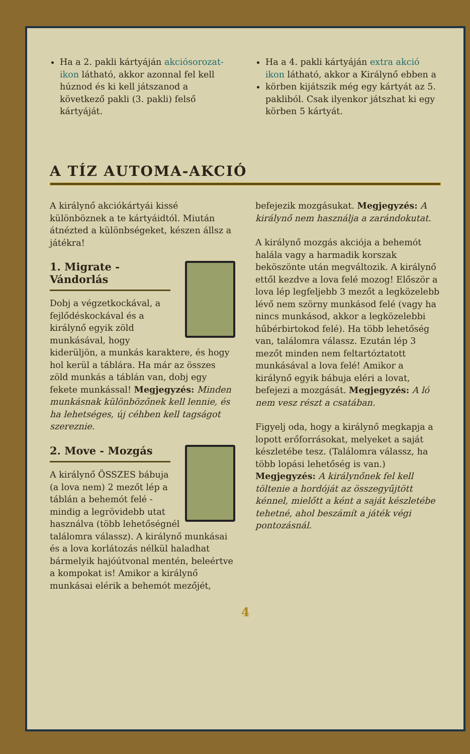Ha a 2. pakli kártyáján akciósorozat-ikon látható, akkor azonnal fel kell húznod és ki kell játszanod a következő pakli (3. pakli) felső kártyáját.
Ha a 4. pakli kártyáján extra akció ikon látható, akkor a Királynő ebben a
körben kijátszik még egy kártyát az 5. pakliból. Csak ilyenkor játszhat ki egy körben 5 kártyát.
A TÍZ AUTOMA-AKCIÓ
A királynő akciókártyái kissé különböznek a te kártyáidtól. Miután átnézted a különb­ségeket, készen állsz a játékra!
1. Migrate - Vándorlás
Dobj a végzetkockával, a fejlődéskockával és a királynő egyik zöld munkásával, hogy kiderüljön, a munkás karak­tere, és hogy hol kerül a táblára. Ha már az összes zöld munkás a táblán van, dobj egy fekete munkással! Megjegyzés: Minden munkásnak különbözőnek kell lennie, és ha lehetséges, új céhben kell tagságot szereznie.
2. Move - Mozgás
A királynő ÖSSZES bábuja (a lova nem) 2 mezőt lép a táblán a behemót felé - mindig a legrövidebb utat használva (több lehetőségnél találomra válassz). A királynő munkásai és a lova korlátozás nélkül haladhat bármelyik hajóútvonal mentén, beleértve a kompokat is! Amikor a királynő munkásai elérik a behemót mezőjét,
befejezik mozgásukat. Megjegyzés: A királynő nem használja a zarándok­utat.
A királynő mozgás akciója a behemót halála vagy a harmadik korszak beköszönte után megváltozik. A királynő ettől kezdve a lova felé mozog! Először a lova lép legfeljebb 3 mezőt a legközelebb lévő nem szörny munkásod felé (vagy ha nincs munkásod, akkor a legközelebbi hűbérbirtokod felé). Ha több lehetőség van, találomra válassz. Ezután lép 3 mezőt minden nem feltartóztatott munkásával a lova felé! Amikor a királynő egyik bábuja eléri a lovat, befejezi a mozgását. Megjegyzés: A ló nem vesz részt a csatában.
Figyelj oda, hogy a királynő megkapja a lopott erőforrásokat, melyeket a saját készletébe tesz. (Találomra válassz, ha több lopási lehetőség is van.) Megjegyzés: A királynőnek fel kell töltenie a hordóját az összegyűjtött kénnel, mielőtt a ként a saját készletébe tehetné, ahol beszámít a játék végi pontozásnál.
4